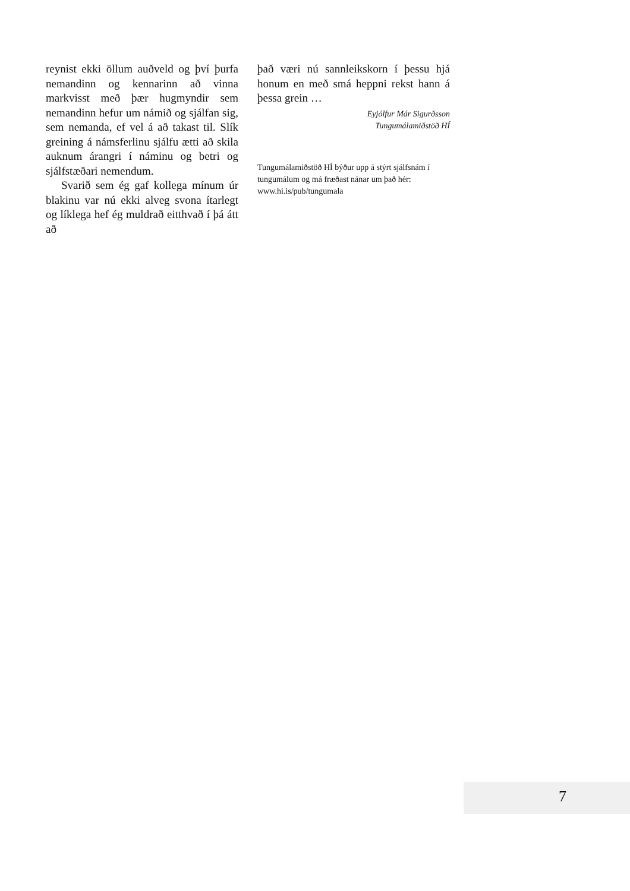reynist ekki öllum auðveld og því þurfa nemandinn og kennarinn að vinna markvisst með þær hugmyndir sem nemandinn hefur um námið og sjálfan sig, sem nemanda, ef vel á að takast til. Slík greining á námsferlinu sjálfu ætti að skila auknum árangri í náminu og betri og sjálfstæðari nemendum.
Svarið sem ég gaf kollega mínum úr blakinu var nú ekki alveg svona ítarlegt og líklega hef ég muldrað eitthvað í þá átt að
það væri nú sannleikskorn í þessu hjá honum en með smá heppni rekst hann á þessa grein …
Eyjólfur Már Sigurðsson
Tungumálamiðstöð HÍ
Tungumálamiðstöð HÍ býður upp á stýrt sjálfsnám í tungumálum og má fræðast nánar um það hér: www.hi.is/pub/tungumala
7